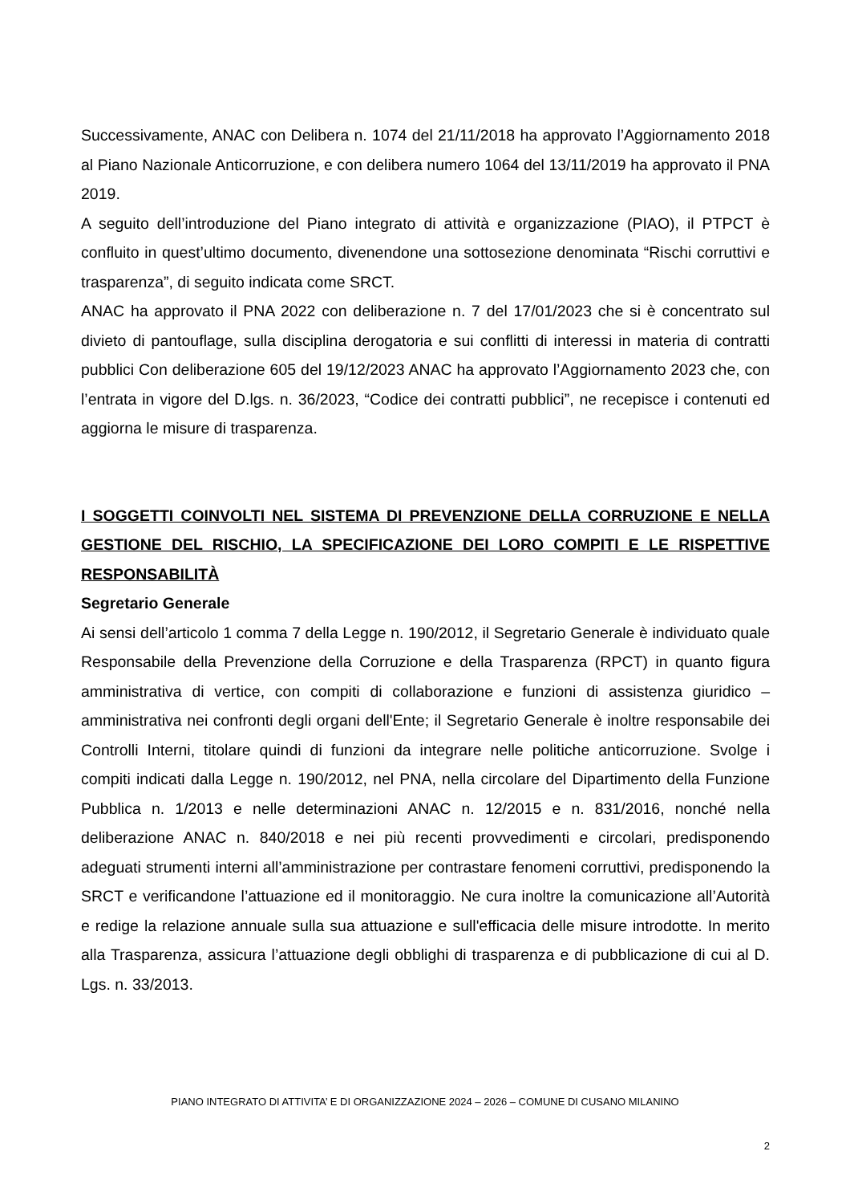Successivamente, ANAC con Delibera n. 1074 del 21/11/2018 ha approvato l’Aggiornamento 2018 al Piano Nazionale Anticorruzione, e con delibera numero 1064 del 13/11/2019 ha approvato il PNA 2019.
A seguito dell’introduzione del Piano integrato di attività e organizzazione (PIAO), il PTPCT è confluito in quest’ultimo documento, divenendone una sottosezione denominata “Rischi corruttivi e trasparenza”, di seguito indicata come SRCT.
ANAC ha approvato il PNA 2022 con deliberazione n. 7 del 17/01/2023 che si è concentrato sul divieto di pantouflage, sulla disciplina derogatoria e sui conflitti di interessi in materia di contratti pubblici Con deliberazione 605 del 19/12/2023 ANAC ha approvato l’Aggiornamento 2023 che, con l’entrata in vigore del D.lgs. n. 36/2023, “Codice dei contratti pubblici”, ne recepisce i contenuti ed aggiorna le misure di trasparenza.
I SOGGETTI COINVOLTI NEL SISTEMA DI PREVENZIONE DELLA CORRUZIONE E NELLA GESTIONE DEL RISCHIO, LA SPECIFICAZIONE DEI LORO COMPITI E LE RISPETTIVE RESPONSABILITÀ
Segretario Generale
Ai sensi dell’articolo 1 comma 7 della Legge n. 190/2012, il Segretario Generale è individuato quale Responsabile della Prevenzione della Corruzione e della Trasparenza (RPCT) in quanto figura amministrativa di vertice, con compiti di collaborazione e funzioni di assistenza giuridico – amministrativa nei confronti degli organi dell'Ente; il Segretario Generale è inoltre responsabile dei Controlli Interni, titolare quindi di funzioni da integrare nelle politiche anticorruzione. Svolge i compiti indicati dalla Legge n. 190/2012, nel PNA, nella circolare del Dipartimento della Funzione Pubblica n. 1/2013 e nelle determinazioni ANAC n. 12/2015 e n. 831/2016, nonché nella deliberazione ANAC n. 840/2018 e nei più recenti provvedimenti e circolari, predisponendo adeguati strumenti interni all’amministrazione per contrastare fenomeni corruttivi, predisponendo la SRCT e verificandone l’attuazione ed il monitoraggio. Ne cura inoltre la comunicazione all’Autorità e redige la relazione annuale sulla sua attuazione e sull'efficacia delle misure introdotte. In merito alla Trasparenza, assicura l’attuazione degli obblighi di trasparenza e di pubblicazione di cui al D. Lgs. n. 33/2013.
PIANO INTEGRATO DI ATTIVITA’ E DI ORGANIZZAZIONE 2024 – 2026 – COMUNE DI CUSANO MILANINO
2